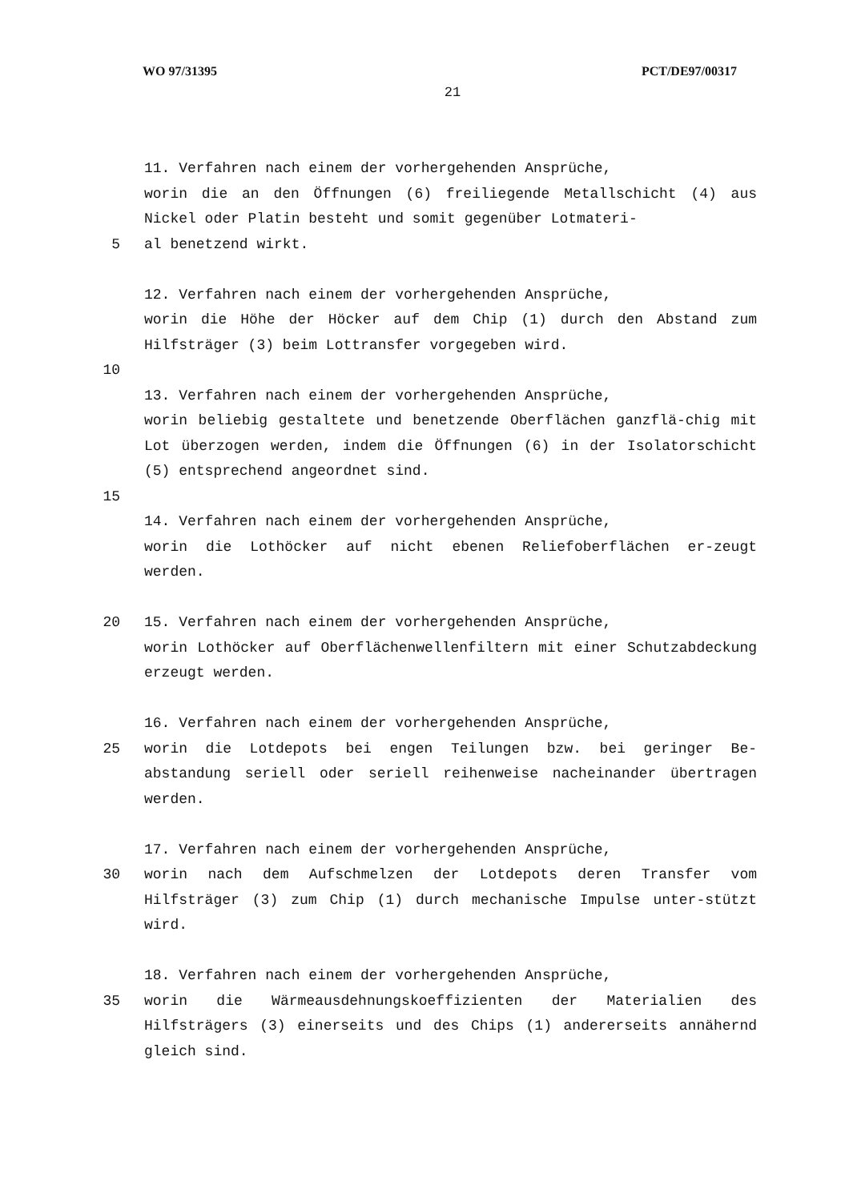WO 97/31395 PCT/DE97/00317
21
11. Verfahren nach einem der vorhergehenden Ansprüche,
worin die an den Öffnungen (6) freiliegende Metallschicht (4) aus Nickel oder Platin besteht und somit gegenüber Lotmateri-
5 al benetzend wirkt.
12. Verfahren nach einem der vorhergehenden Ansprüche,
worin die Höhe der Höcker auf dem Chip (1) durch den Abstand zum Hilfsträger (3) beim Lottransfer vorgegeben wird.
10
13. Verfahren nach einem der vorhergehenden Ansprüche,
worin beliebig gestaltete und benetzende Oberflächen ganzflä-chig mit Lot überzogen werden, indem die Öffnungen (6) in der Isolatorschicht (5) entsprechend angeordnet sind.
15
14. Verfahren nach einem der vorhergehenden Ansprüche,
worin die Lothöcker auf nicht ebenen Reliefoberflächen er-zeugt werden.
20 15. Verfahren nach einem der vorhergehenden Ansprüche,
worin Lothöcker auf Oberflächenwellenfiltern mit einer Schutzabdeckung erzeugt werden.
16. Verfahren nach einem der vorhergehenden Ansprüche,
25 worin die Lotdepots bei engen Teilungen bzw. bei geringer Be-abstandung seriell oder seriell reihenweise nacheinander übertragen werden.
17. Verfahren nach einem der vorhergehenden Ansprüche,
30 worin nach dem Aufschmelzen der Lotdepots deren Transfer vom Hilfsträger (3) zum Chip (1) durch mechanische Impulse unter-stützt wird.
18. Verfahren nach einem der vorhergehenden Ansprüche,
35 worin die Wärmeausdehnungskoeffizienten der Materialien des Hilfsträgers (3) einerseits und des Chips (1) andererseits annähernd gleich sind.